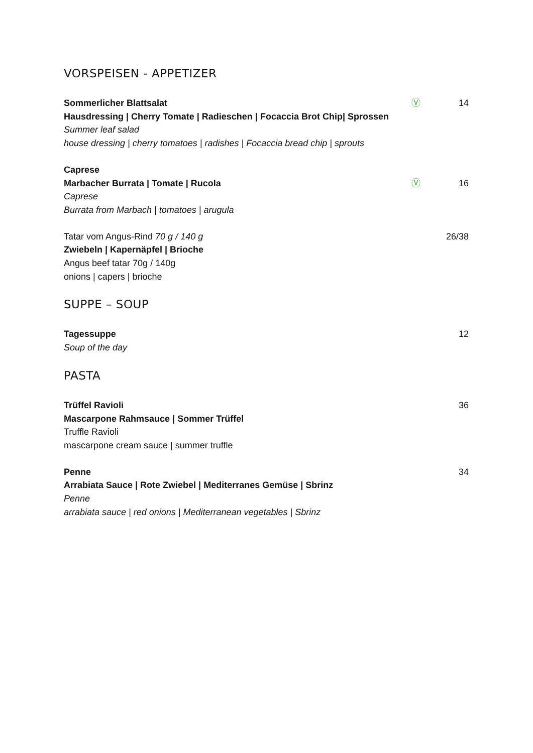VORSPEISEN - APPETIZER
Sommerlicher Blattsalat
Hausdressing | Cherry Tomate | Radieschen | Focaccia Brot Chip| Sprossen
Summer leaf salad
house dressing | cherry tomatoes | radishes | Focaccia bread chip | sprouts
Ⓥ 14
Caprese
Marbacher Burrata | Tomate | Rucola
Caprese
Burrata from Marbach | tomatoes | arugula
Ⓥ
16
Tatar vom Angus-Rind 70 g / 140 g
Zwiebeln | Kapernäpfel | Brioche
Angus beef tatar 70g / 140g
onions | capers | brioche
26/38
SUPPE – SOUP
Tagessuppe
Soup of the day
12
PASTA
Trüffel Ravioli
Mascarpone Rahmsauce | Sommer Trüffel
Truffle Ravioli
mascarpone cream sauce | summer truffle
36
Penne
Arrabiata Sauce | Rote Zwiebel | Mediterranes Gemüse | Sbrinz
Penne
arrabiata sauce | red onions | Mediterranean vegetables | Sbrinz
34